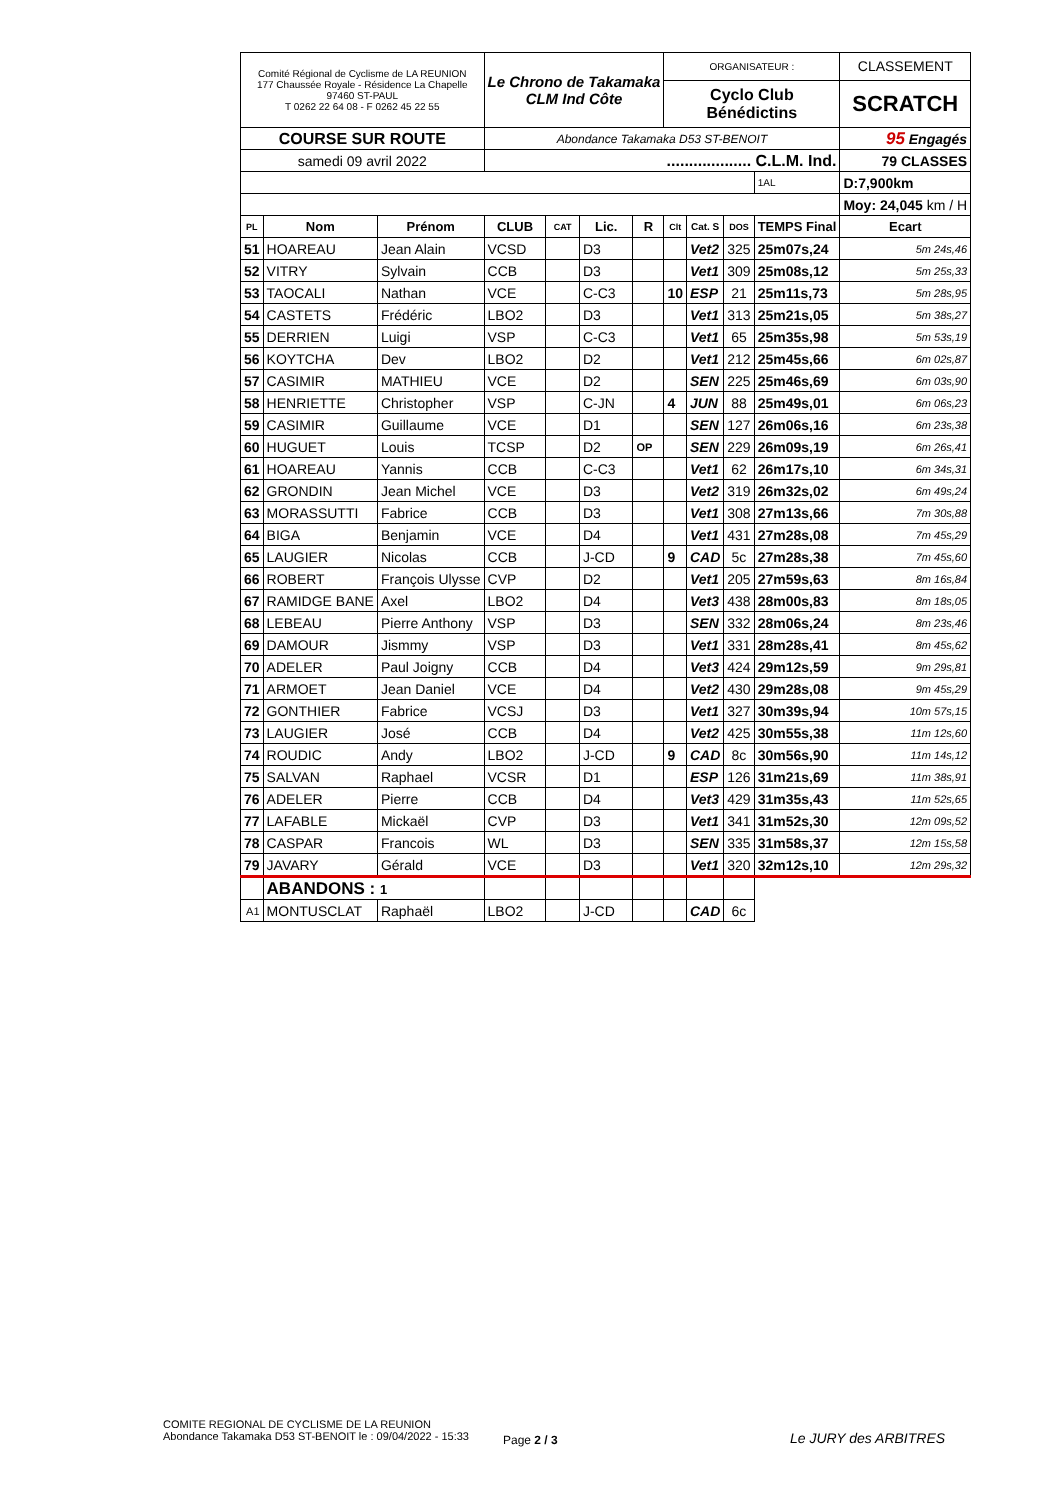| Comité Régional de Cyclisme de LA REUNION 177 Chaussée Royale - Résidence La Chapelle 97460 ST-PAUL T 0262 22 64 08 - F 0262 45 22 55 | | | Le Chrono de Takamaka CLM Ind Côte | | | | ORGANISATEUR : | | | | CLASSEMENT |
| | | | | | | | Cyclo Club Bénédictins | | | | SCRATCH |
| COURSE SUR ROUTE | | | Abondance Takamaka D53 ST-BENOIT | | | | | | | | 95 Engagés |
| samedi 09 avril 2022 | | | ................... C.L.M. Ind. | | | | | | | | 79 CLASSES |
| | | | | | | | | | | 1AL | D:7,900km |
| | | | | | | | | | | | Moy: 24,045 km / H |
| PL | Nom | Prénom | CLUB | CAT | Lic. | R | Clt | Cat. S | DOS | TEMPS Final | Ecart |
| 51 | HOAREAU | Jean Alain | VCSD | | D3 | | | Vet2 | 325 | 25m07s,24 | 5m 24s,46 |
| 52 | VITRY | Sylvain | CCB | | D3 | | | Vet1 | 309 | 25m08s,12 | 5m 25s,33 |
| 53 | TAOCALI | Nathan | VCE | | C-C3 | | 10 | ESP | 21 | 25m11s,73 | 5m 28s,95 |
| 54 | CASTETS | Frédéric | LBO2 | | D3 | | | Vet1 | 313 | 25m21s,05 | 5m 38s,27 |
| 55 | DERRIEN | Luigi | VSP | | C-C3 | | | Vet1 | 65 | 25m35s,98 | 5m 53s,19 |
| 56 | KOYTCHA | Dev | LBO2 | | D2 | | | Vet1 | 212 | 25m45s,66 | 6m 02s,87 |
| 57 | CASIMIR | MATHIEU | VCE | | D2 | | | SEN | 225 | 25m46s,69 | 6m 03s,90 |
| 58 | HENRIETTE | Christopher | VSP | | C-JN | | 4 | JUN | 88 | 25m49s,01 | 6m 06s,23 |
| 59 | CASIMIR | Guillaume | VCE | | D1 | | | SEN | 127 | 26m06s,16 | 6m 23s,38 |
| 60 | HUGUET | Louis | TCSP | | D2 | OP | | SEN | 229 | 26m09s,19 | 6m 26s,41 |
| 61 | HOAREAU | Yannis | CCB | | C-C3 | | | Vet1 | 62 | 26m17s,10 | 6m 34s,31 |
| 62 | GRONDIN | Jean Michel | VCE | | D3 | | | Vet2 | 319 | 26m32s,02 | 6m 49s,24 |
| 63 | MORASSUTTI | Fabrice | CCB | | D3 | | | Vet1 | 308 | 27m13s,66 | 7m 30s,88 |
| 64 | BIGA | Benjamin | VCE | | D4 | | | Vet1 | 431 | 27m28s,08 | 7m 45s,29 |
| 65 | LAUGIER | Nicolas | CCB | | J-CD | | 9 | CAD | 5c | 27m28s,38 | 7m 45s,60 |
| 66 | ROBERT | François Ulysse | CVP | | D2 | | | Vet1 | 205 | 27m59s,63 | 8m 16s,84 |
| 67 | RAMIDGE BANE | Axel | LBO2 | | D4 | | | Vet3 | 438 | 28m00s,83 | 8m 18s,05 |
| 68 | LEBEAU | Pierre Anthony | VSP | | D3 | | | SEN | 332 | 28m06s,24 | 8m 23s,46 |
| 69 | DAMOUR | Jismmy | VSP | | D3 | | | Vet1 | 331 | 28m28s,41 | 8m 45s,62 |
| 70 | ADELER | Paul Joigny | CCB | | D4 | | | Vet3 | 424 | 29m12s,59 | 9m 29s,81 |
| 71 | ARMOET | Jean Daniel | VCE | | D4 | | | Vet2 | 430 | 29m28s,08 | 9m 45s,29 |
| 72 | GONTHIER | Fabrice | VCSJ | | D3 | | | Vet1 | 327 | 30m39s,94 | 10m 57s,15 |
| 73 | LAUGIER | José | CCB | | D4 | | | Vet2 | 425 | 30m55s,38 | 11m 12s,60 |
| 74 | ROUDIC | Andy | LBO2 | | J-CD | | 9 | CAD | 8c | 30m56s,90 | 11m 14s,12 |
| 75 | SALVAN | Raphael | VCSR | | D1 | | | ESP | 126 | 31m21s,69 | 11m 38s,91 |
| 76 | ADELER | Pierre | CCB | | D4 | | | Vet3 | 429 | 31m35s,43 | 11m 52s,65 |
| 77 | LAFABLE | Mickaël | CVP | | D3 | | | Vet1 | 341 | 31m52s,30 | 12m 09s,52 |
| 78 | CASPAR | Francois | WL | | D3 | | | SEN | 335 | 31m58s,37 | 12m 15s,58 |
| 79 | JAVARY | Gérald | VCE | | D3 | | | Vet1 | 320 | 32m12s,10 | 12m 29s,32 |
| | ABANDONS : 1 | | | | | | | | | | |
| A1 | MONTUSCLAT | Raphaël | LBO2 | | J-CD | | | CAD | 6c | | |
COMITE REGIONAL DE CYCLISME DE LA REUNION
Abondance Takamaka D53 ST-BENOIT le : 09/04/2022 - 15:33
Page 2 / 3 Le JURY des ARBITRES